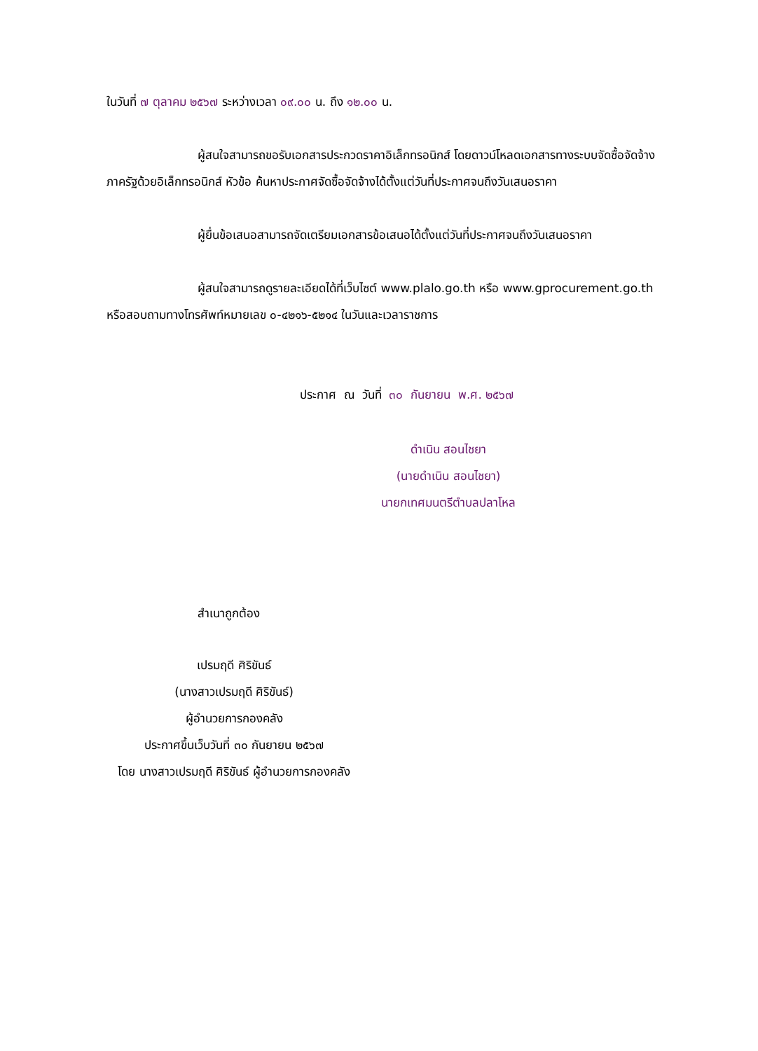ในวันที่ ๗ ตุลาคม ๒๕๖๗ ระหว่างเวลา ๐๙.๐๐ น. ถึง ๑๒.๐๐ น.
ผู้สนใจสามารถขอรับเอกสารประกวดราคาอิเล็กทรอนิกส์ โดยดาวน์โหลดเอกสารทางระบบจัดซื้อจัดจ้างภาครัฐด้วยอิเล็กทรอนิกส์ หัวข้อ ค้นหาประกาศจัดซื้อจัดจ้างได้ตั้งแต่วันที่ประกาศจนถึงวันเสนอราคา
ผู้ยื่นข้อเสนอสามารถจัดเตรียมเอกสารข้อเสนอได้ตั้งแต่วันที่ประกาศจนถึงวันเสนอราคา
ผู้สนใจสามารถดูรายละเอียดได้ที่เว็บไซต์ www.plalo.go.th หรือ www.gprocurement.go.th หรือสอบถามทางโทรศัพท์หมายเลข ๐-๔๒๑๖-๕๒๑๔ ในวันและเวลาราชการ
ประกาศ ณ วันที่ ๓๐ กันยายน พ.ศ. ๒๕๖๗
ดำเนิน สอนไชยา
(นายดำเนิน สอนไชยา)
นายกเทศมนตรีตำบลปลาโหล
สำเนาถูกต้อง
เปรมฤดี ศิริขันธ์
(นางสาวเปรมฤดี ศิริขันธ์)
ผู้อำนวยการกองคลัง
ประกาศขึ้นเว็บวันที่ ๓๐ กันยายน ๒๕๖๗
โดย นางสาวเปรมฤดี ศิริขันธ์ ผู้อำนวยการกองคลัง